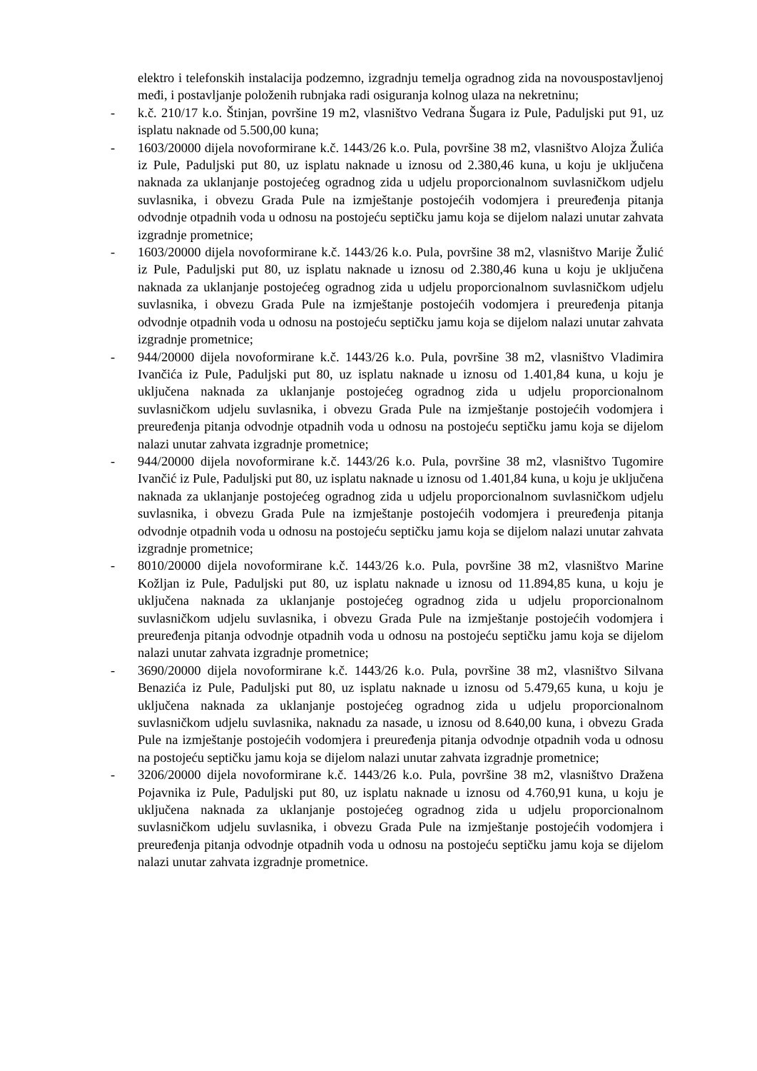elektro i telefonskih instalacija podzemno, izgradnju temelja ogradnog zida na novouspostavljenoj međi, i postavljanje položenih rubnjaka radi osiguranja kolnog ulaza na nekretninu;
- k.č. 210/17 k.o. Štinjan, površine 19 m2, vlasništvo Vedrana Šugara iz Pule, Paduljski put 91, uz isplatu naknade od 5.500,00 kuna;
- 1603/20000 dijela novoformirane k.č. 1443/26 k.o. Pula, površine 38 m2, vlasništvo Alojza Žulića iz Pule, Paduljski put 80, uz isplatu naknade u iznosu od 2.380,46 kuna, u koju je uključena naknada za uklanjanje postojećeg ogradnog zida u udjelu proporcionalnom suvlasničkom udjelu suvlasnika, i obvezu Grada Pule na izmještanje postojećih vodomjera i preuređenja pitanja odvodnje otpadnih voda u odnosu na postojeću septičku jamu koja se dijelom nalazi unutar zahvata izgradnje prometnice;
- 1603/20000 dijela novoformirane k.č. 1443/26 k.o. Pula, površine 38 m2, vlasništvo Marije Žulić iz Pule, Paduljski put 80, uz isplatu naknade u iznosu od 2.380,46 kuna u koju je uključena naknada za uklanjanje postojećeg ogradnog zida u udjelu proporcionalnom suvlasničkom udjelu suvlasnika, i obvezu Grada Pule na izmještanje postojećih vodomjera i preuređenja pitanja odvodnje otpadnih voda u odnosu na postojeću septičku jamu koja se dijelom nalazi unutar zahvata izgradnje prometnice;
- 944/20000 dijela novoformirane k.č. 1443/26 k.o. Pula, površine 38 m2, vlasništvo Vladimira Ivančića iz Pule, Paduljski put 80, uz isplatu naknade u iznosu od 1.401,84 kuna, u koju je uključena naknada za uklanjanje postojećeg ogradnog zida u udjelu proporcionalnom suvlasničkom udjelu suvlasnika, i obvezu Grada Pule na izmještanje postojećih vodomjera i preuređenja pitanja odvodnje otpadnih voda u odnosu na postojeću septičku jamu koja se dijelom nalazi unutar zahvata izgradnje prometnice;
- 944/20000 dijela novoformirane k.č. 1443/26 k.o. Pula, površine 38 m2, vlasništvo Tugomire Ivančić iz Pule, Paduljski put 80, uz isplatu naknade u iznosu od 1.401,84 kuna, u koju je uključena naknada za uklanjanje postojećeg ogradnog zida u udjelu proporcionalnom suvlasničkom udjelu suvlasnika, i obvezu Grada Pule na izmještanje postojećih vodomjera i preuređenja pitanja odvodnje otpadnih voda u odnosu na postojeću septičku jamu koja se dijelom nalazi unutar zahvata izgradnje prometnice;
- 8010/20000 dijela novoformirane k.č. 1443/26 k.o. Pula, površine 38 m2, vlasništvo Marine Kožljan iz Pule, Paduljski put 80, uz isplatu naknade u iznosu od 11.894,85 kuna, u koju je uključena naknada za uklanjanje postojećeg ogradnog zida u udjelu proporcionalnom suvlasničkom udjelu suvlasnika, i obvezu Grada Pule na izmještanje postojećih vodomjera i preuređenja pitanja odvodnje otpadnih voda u odnosu na postojeću septičku jamu koja se dijelom nalazi unutar zahvata izgradnje prometnice;
- 3690/20000 dijela novoformirane k.č. 1443/26 k.o. Pula, površine 38 m2, vlasništvo Silvana Benazića iz Pule, Paduljski put 80, uz isplatu naknade u iznosu od 5.479,65 kuna, u koju je uključena naknada za uklanjanje postojećeg ogradnog zida u udjelu proporcionalnom suvlasničkom udjelu suvlasnika, naknadu za nasade, u iznosu od 8.640,00 kuna, i obvezu Grada Pule na izmještanje postojećih vodomjera i preuređenja pitanja odvodnje otpadnih voda u odnosu na postojeću septičku jamu koja se dijelom nalazi unutar zahvata izgradnje prometnice;
- 3206/20000 dijela novoformirane k.č. 1443/26 k.o. Pula, površine 38 m2, vlasništvo Dražena Pojavnika iz Pule, Paduljski put 80, uz isplatu naknade u iznosu od 4.760,91 kuna, u koju je uključena naknada za uklanjanje postojećeg ogradnog zida u udjelu proporcionalnom suvlasničkom udjelu suvlasnika, i obvezu Grada Pule na izmještanje postojećih vodomjera i preuređenja pitanja odvodnje otpadnih voda u odnosu na postojeću septičku jamu koja se dijelom nalazi unutar zahvata izgradnje prometnice.